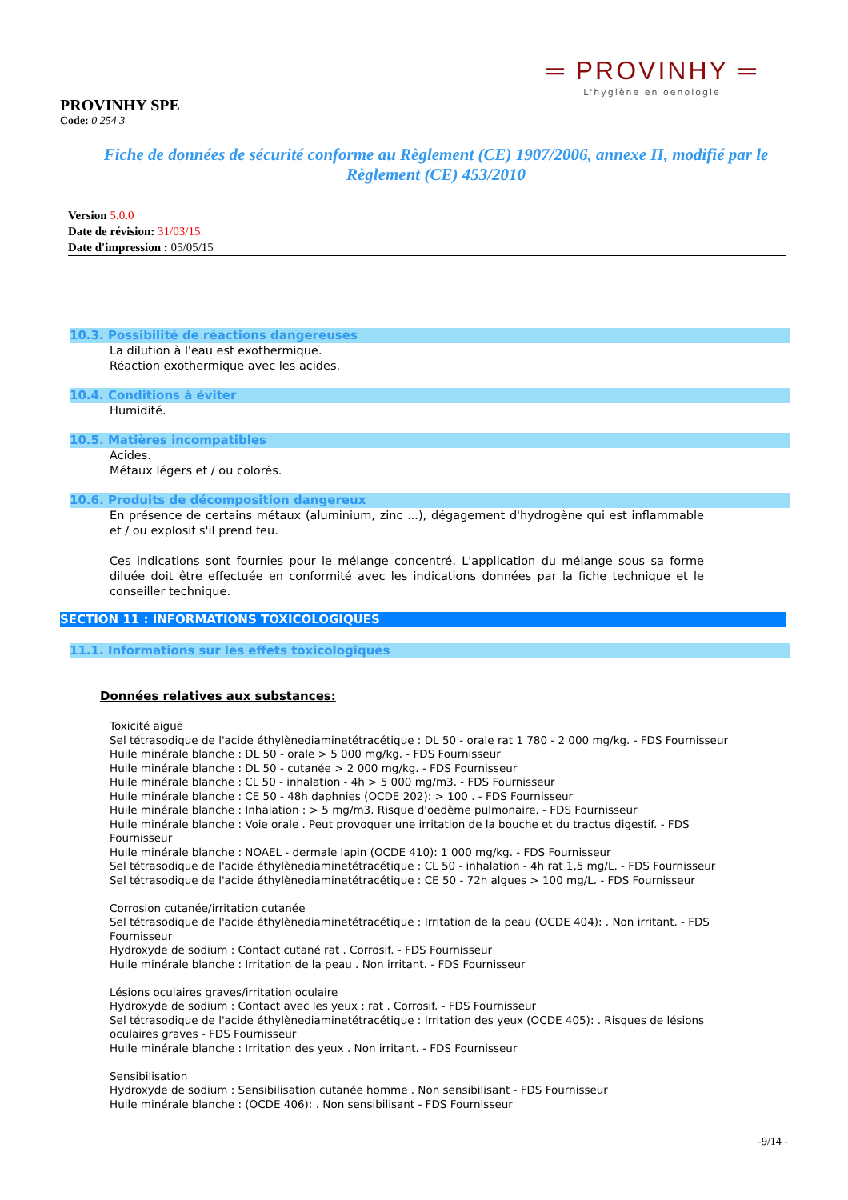═ PROVINHY ═
L'hygiène en oenologie
PROVINHY SPE
Code: 0 254 3
Fiche de données de sécurité conforme au Règlement (CE) 1907/2006, annexe II, modifié par le Règlement (CE) 453/2010
Version 5.0.0
Date de révision: 31/03/15
Date d'impression : 05/05/15
10.3. Possibilité de réactions dangereuses
La dilution à l'eau est exothermique.
Réaction exothermique avec les acides.
10.4. Conditions à éviter
Humidité.
10.5. Matières incompatibles
Acides.
Métaux légers et / ou colorés.
10.6. Produits de décomposition dangereux
En présence de certains métaux (aluminium, zinc ...), dégagement d'hydrogène qui est inflammable et / ou explosif s'il prend feu.
Ces indications sont fournies pour le mélange concentré. L'application du mélange sous sa forme diluée doit être effectuée en conformité avec les indications données par la fiche technique et le conseiller technique.
SECTION 11 : INFORMATIONS TOXICOLOGIQUES
11.1. Informations sur les effets toxicologiques
Données relatives aux substances:
Toxicité aiguë
Sel tétrasodique de l'acide éthylènediaminetétracétique : DL 50 - orale rat 1 780 - 2 000 mg/kg. - FDS Fournisseur
Huile minérale blanche : DL 50 - orale > 5 000 mg/kg. - FDS Fournisseur
Huile minérale blanche : DL 50 - cutanée > 2 000 mg/kg. - FDS Fournisseur
Huile minérale blanche : CL 50 - inhalation - 4h > 5 000 mg/m3. - FDS Fournisseur
Huile minérale blanche : CE 50 - 48h daphnies (OCDE 202): > 100 . - FDS Fournisseur
Huile minérale blanche : Inhalation : > 5 mg/m3. Risque d'oedème pulmonaire. - FDS Fournisseur
Huile minérale blanche : Voie orale . Peut provoquer une irritation de la bouche et du tractus digestif. - FDS Fournisseur
Huile minérale blanche : NOAEL - dermale lapin (OCDE 410): 1 000 mg/kg. - FDS Fournisseur
Sel tétrasodique de l'acide éthylènediaminetétracétique : CL 50 - inhalation - 4h rat 1,5 mg/L. - FDS Fournisseur
Sel tétrasodique de l'acide éthylènediaminetétracétique : CE 50 - 72h algues > 100 mg/L. - FDS Fournisseur
Corrosion cutanée/irritation cutanée
Sel tétrasodique de l'acide éthylènediaminetétracétique : Irritation de la peau (OCDE 404): . Non irritant. - FDS Fournisseur
Hydroxyde de sodium : Contact cutané rat . Corrosif. - FDS Fournisseur
Huile minérale blanche : Irritation de la peau . Non irritant. - FDS Fournisseur
Lésions oculaires graves/irritation oculaire
Hydroxyde de sodium : Contact avec les yeux : rat . Corrosif. - FDS Fournisseur
Sel tétrasodique de l'acide éthylènediaminetétracétique : Irritation des yeux (OCDE 405): . Risques de lésions oculaires graves - FDS Fournisseur
Huile minérale blanche : Irritation des yeux . Non irritant. - FDS Fournisseur
Sensibilisation
Hydroxyde de sodium : Sensibilisation cutanée homme . Non sensibilisant - FDS Fournisseur
Huile minérale blanche : (OCDE 406): . Non sensibilisant - FDS Fournisseur
-9/14 -